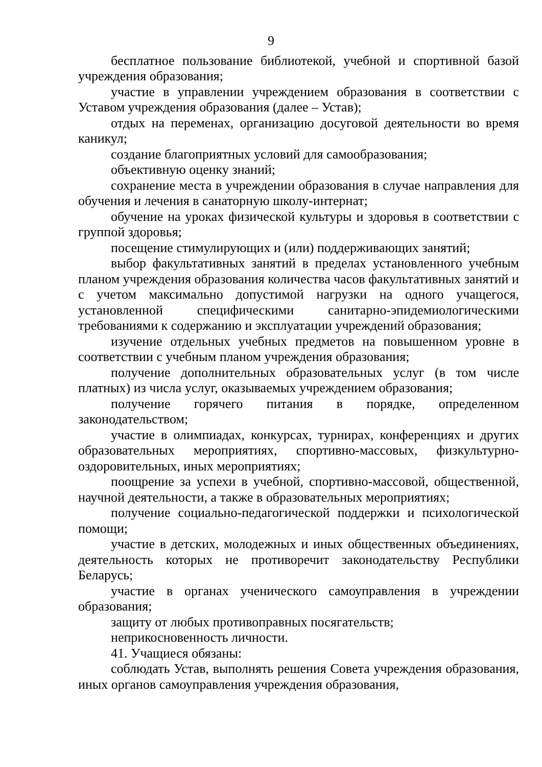9
бесплатное пользование библиотекой, учебной и спортивной базой учреждения образования;
участие в управлении учреждением образования в соответствии с Уставом учреждения образования (далее – Устав);
отдых на переменах, организацию досуговой деятельности во время каникул;
создание благоприятных условий для самообразования;
объективную оценку знаний;
сохранение места в учреждении образования в случае направления для обучения и лечения в санаторную школу-интернат;
обучение на уроках физической культуры и здоровья в соответствии с группой здоровья;
посещение стимулирующих и (или) поддерживающих занятий;
выбор факультативных занятий в пределах установленного учебным планом учреждения образования количества часов факультативных занятий и с учетом максимально допустимой нагрузки на одного учащегося, установленной специфическими санитарно-эпидемиологическими требованиями к содержанию и эксплуатации учреждений образования;
изучение отдельных учебных предметов на повышенном уровне в соответствии с учебным планом учреждения образования;
получение дополнительных образовательных услуг (в том числе платных) из числа услуг, оказываемых учреждением образования;
получение горячего питания в порядке, определенном законодательством;
участие в олимпиадах, конкурсах, турнирах, конференциях и других образовательных мероприятиях, спортивно-массовых, физкультурно-оздоровительных, иных мероприятиях;
поощрение за успехи в учебной, спортивно-массовой, общественной, научной деятельности, а также в образовательных мероприятиях;
получение социально-педагогической поддержки и психологической помощи;
участие в детских, молодежных и иных общественных объединениях, деятельность которых не противоречит законодательству Республики Беларусь;
участие в органах ученического самоуправления в учреждении образования;
защиту от любых противоправных посягательств;
неприкосновенность личности.
41. Учащиеся обязаны:
соблюдать Устав, выполнять решения Совета учреждения образования, иных органов самоуправления учреждения образования,